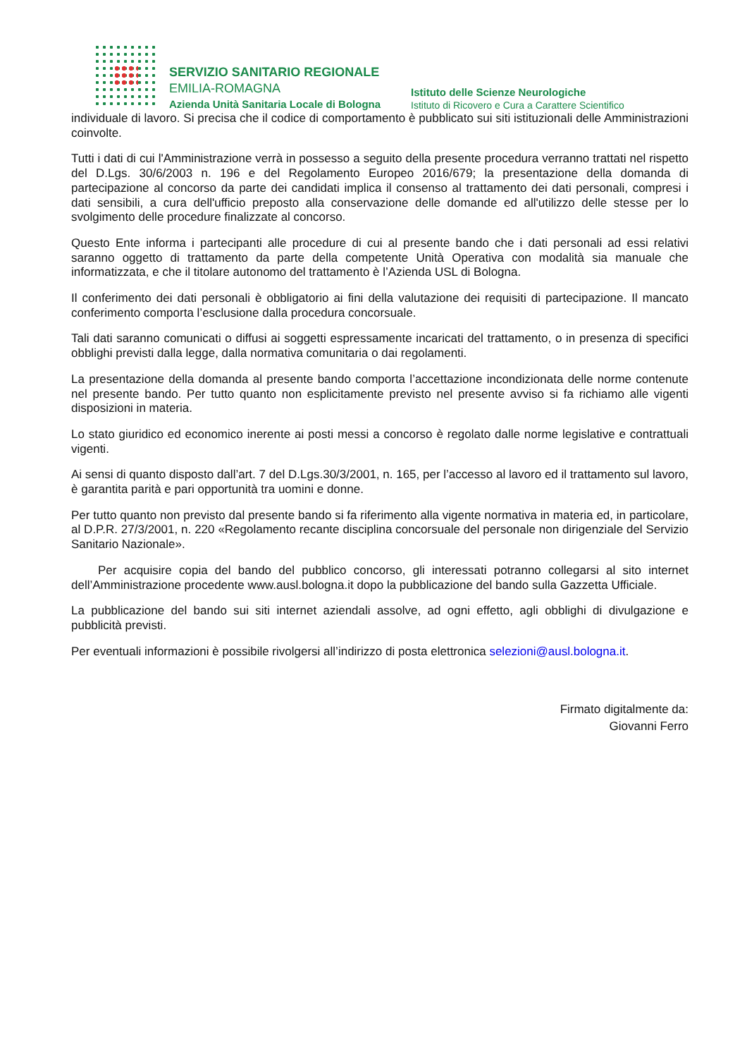SERVIZIO SANITARIO REGIONALE
EMILIA-ROMAGNA
Azienda Unità Sanitaria Locale di Bologna
Istituto delle Scienze Neurologiche
Istituto di Ricovero e Cura a Carattere Scientifico
individuale di lavoro. Si precisa che il codice di comportamento è pubblicato sui siti istituzionali delle Amministrazioni coinvolte.
Tutti i dati di cui l'Amministrazione verrà in possesso a seguito della presente procedura verranno trattati nel rispetto del D.Lgs. 30/6/2003 n. 196 e del Regolamento Europeo 2016/679; la presentazione della domanda di partecipazione al concorso da parte dei candidati implica il consenso al trattamento dei dati personali, compresi i dati sensibili, a cura dell'ufficio preposto alla conservazione delle domande ed all'utilizzo delle stesse per lo svolgimento delle procedure finalizzate al concorso.
Questo Ente informa i partecipanti alle procedure di cui al presente bando che i dati personali ad essi relativi saranno oggetto di trattamento da parte della competente Unità Operativa con modalità sia manuale che informatizzata, e che il titolare autonomo del trattamento è l’Azienda USL di Bologna.
Il conferimento dei dati personali è obbligatorio ai fini della valutazione dei requisiti di partecipazione. Il mancato conferimento comporta l’esclusione dalla procedura concorsuale.
Tali dati saranno comunicati o diffusi ai soggetti espressamente incaricati del trattamento, o in presenza di specifici obblighi previsti dalla legge, dalla normativa comunitaria o dai regolamenti.
La presentazione della domanda al presente bando comporta l’accettazione incondizionata delle norme contenute nel presente bando. Per tutto quanto non esplicitamente previsto nel presente avviso si fa richiamo alle vigenti disposizioni in materia.
Lo stato giuridico ed economico inerente ai posti messi a concorso è regolato dalle norme legislative e contrattuali vigenti.
Ai sensi di quanto disposto dall’art. 7 del D.Lgs.30/3/2001, n. 165, per l’accesso al lavoro ed il trattamento sul lavoro, è garantita parità e pari opportunità tra uomini e donne.
Per tutto quanto non previsto dal presente bando si fa riferimento alla vigente normativa in materia ed, in particolare, al D.P.R. 27/3/2001, n. 220 «Regolamento recante disciplina concorsuale del personale non dirigenziale del Servizio Sanitario Nazionale».
Per acquisire copia del bando del pubblico concorso, gli interessati potranno collegarsi al sito internet dell’Amministrazione procedente www.ausl.bologna.it dopo la pubblicazione del bando sulla Gazzetta Ufficiale.
La pubblicazione del bando sui siti internet aziendali assolve, ad ogni effetto, agli obblighi di divulgazione e pubblicità previsti.
Per eventuali informazioni è possibile rivolgersi all’indirizzo di posta elettronica selezioni@ausl.bologna.it.
Firmato digitalmente da:
Giovanni Ferro